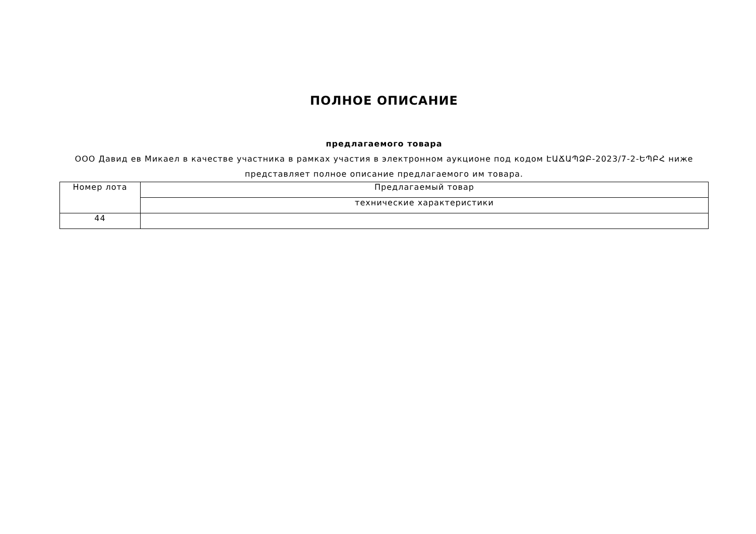ПОЛНОЕ ОПИСАНИЕ
предлагаемого товара
ООО Давид ев Микаел в качестве участника в рамках участия в электронном аукционе под кодом ԷԱՃԱՊՁԲ-2023/7-2-ԵՊԲՀ ниже представляет полное описание предлагаемого им товара.
| Номер лота | Предлагаемый товар |
| | технические характеристики |
| 44 | |